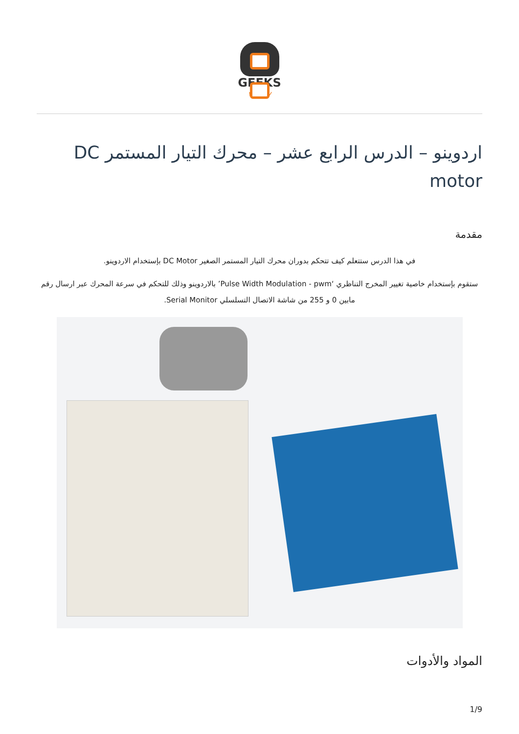GEEKS
valley
اردوينو – الدرس الرابع عشر – محرك التيار المستمر DC motor
مقدمة
في هذا الدرس ستتعلم كيف تتحكم بدوران محرك التيار المستمر الصغير DC Motor بإستخدام الاردوينو.
ستقوم بإستخدام خاصية تغيير المخرج التناظري ‘Pulse Width Modulation - pwm’ بالاردوينو وذلك للتحكم في سرعة المحرك عبر ارسال رقم مابين 0 و 255 من شاشة الاتصال التسلسلي Serial Monitor.
المواد والأدوات
1/9